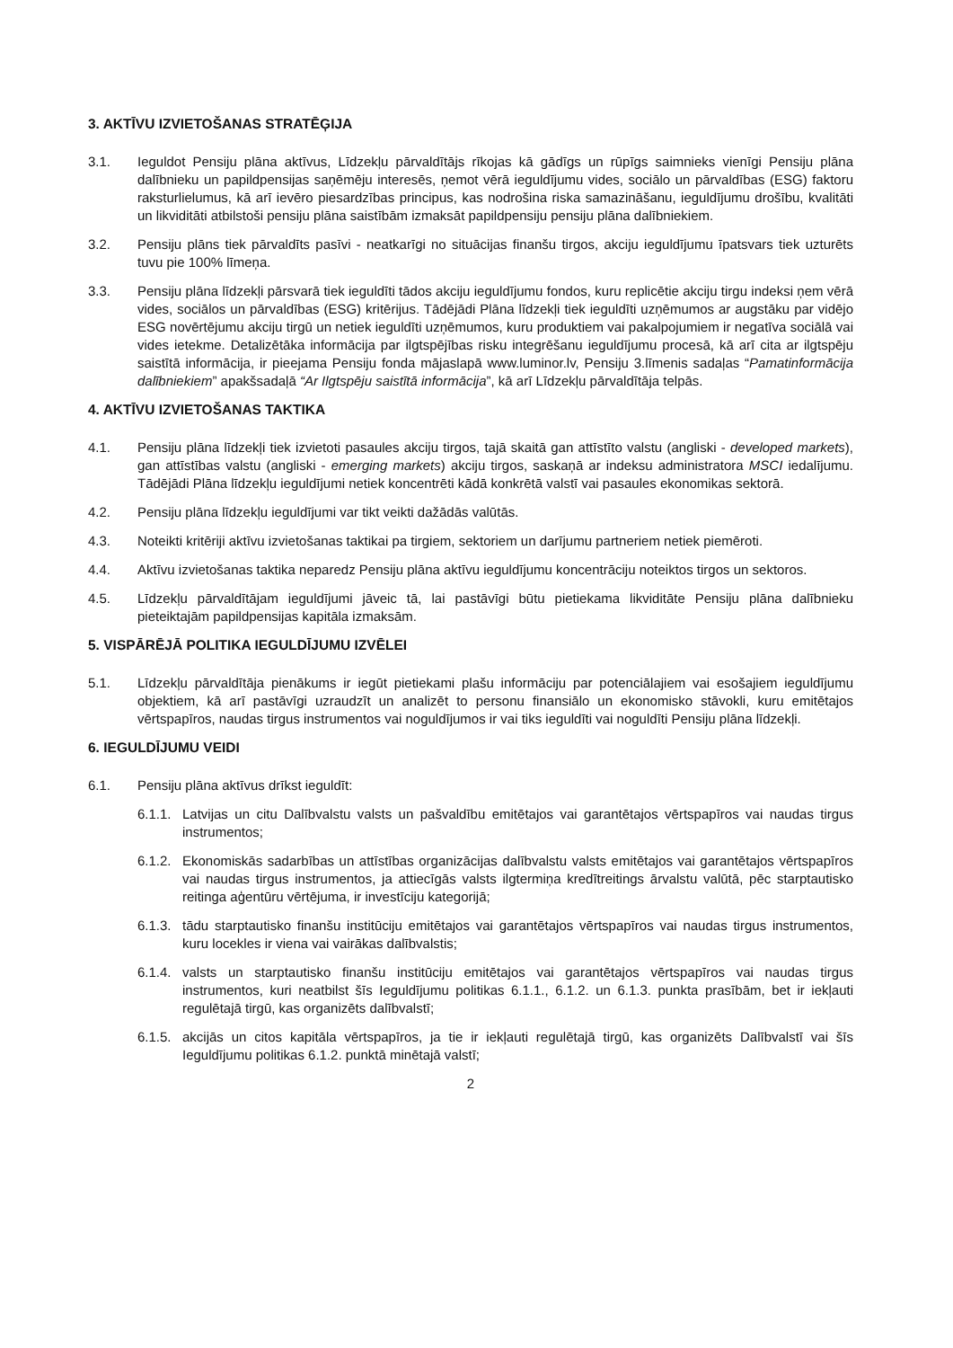3. AKTĪVU IZVIETOŠANAS STRATĒĢIJA
3.1. Ieguldot Pensiju plāna aktīvus, Līdzekļu pārvaldītājs rīkojas kā gādīgs un rūpīgs saimnieks vienīgi Pensiju plāna dalībnieku un papildpensijas saņēmēju interesēs, ņemot vērā ieguldījumu vides, sociālo un pārvaldības (ESG) faktoru raksturlielumus, kā arī ievēro piesardzības principus, kas nodrošina riska samazināšanu, ieguldījumu drošību, kvalitāti un likviditāti atbilstoši pensiju plāna saistībām izmaksāt papildpensiju pensiju plāna dalībniekiem.
3.2. Pensiju plāns tiek pārvaldīts pasīvi - neatkarīgi no situācijas finanšu tirgos, akciju ieguldījumu īpatsvars tiek uzturēts tuvu pie 100% līmeņa.
3.3. Pensiju plāna līdzekļi pārsvarā tiek ieguldīti tādos akciju ieguldījumu fondos, kuru replicētie akciju tirgu indeksi ņem vērā vides, sociālos un pārvaldības (ESG) kritērijus. Tādējādi Plāna līdzekļi tiek ieguldīti uzņēmumos ar augstāku par vidējo ESG novērtējumu akciju tirgū un netiek ieguldīti uzņēmumos, kuru produktiem vai pakalpojumiem ir negatīva sociālā vai vides ietekme. Detalizētāka informācija par ilgtspējības risku integrēšanu ieguldījumu procesā, kā arī cita ar ilgtspēju saistītā informācija, ir pieejama Pensiju fonda mājaslapā www.luminor.lv, Pensiju 3.līmenis sadaļas “Pamatinformācija dalībniekiem” apakšsadaļā “Ar Ilgtspēju saistītā informācija”, kā arī Līdzekļu pārvaldītāja telpās.
4. AKTĪVU IZVIETOŠANAS TAKTIKA
4.1. Pensiju plāna līdzekļi tiek izvietoti pasaules akciju tirgos, tajā skaitā gan attīstīto valstu (angliski - developed markets), gan attīstības valstu (angliski - emerging markets) akciju tirgos, saskaņā ar indeksu administratora MSCI iedalījumu. Tādējādi Plāna līdzekļu ieguldījumi netiek koncentrēti kādā konkrētā valstī vai pasaules ekonomikas sektorā.
4.2. Pensiju plāna līdzekļu ieguldījumi var tikt veikti dažādās valūtās.
4.3. Noteikti kritēriji aktīvu izvietošanas taktikai pa tirgiem, sektoriem un darījumu partneriem netiek piemēroti.
4.4. Aktīvu izvietošanas taktika neparedz Pensiju plāna aktīvu ieguldījumu koncentrāciju noteiktos tirgos un sektoros.
4.5. Līdzekļu pārvaldītājam ieguldījumi jāveic tā, lai pastāvīgi būtu pietiekama likviditāte Pensiju plāna dalībnieku pieteiktajām papildpensijas kapitāla izmaksām.
5. VISPĀRĒJĀ POLITIKA IEGULDĪJUMU IZVĒLEI
5.1. Līdzekļu pārvaldītāja pienākums ir iegūt pietiekami plašu informāciju par potenciālajiem vai esošajiem ieguldījumu objektiem, kā arī pastāvīgi uzraudzīt un analizēt to personu finansiālo un ekonomisko stāvokli, kuru emitētajos vērtspapīros, naudas tirgus instrumentos vai noguldījumos ir vai tiks ieguldīti vai noguldīti Pensiju plāna līdzekļi.
6. IEGULDĪJUMU VEIDI
6.1. Pensiju plāna aktīvus drīkst ieguldīt:
6.1.1.
Latvijas un citu Dalībvalstu valsts un pašvaldību emitētajos vai garantētajos vērtspapīros vai naudas tirgus instrumentos;
6.1.2.
Ekonomiskās sadarbības un attīstības organizācijas dalībvalstu valsts emitētajos vai garantētajos vērtspapīros vai naudas tirgus instrumentos, ja attiecīgās valsts ilgtermiņa kredītreitings ārvalstu valūtā, pēc starptautisko reitinga aģentūru vērtējuma, ir investīciju kategorijā;
6.1.3.
tādu starptautisko finanšu institūciju emitētajos vai garantētajos vērtspapīros vai naudas tirgus instrumentos, kuru locekles ir viena vai vairākas dalībvalstis;
6.1.4.
valsts un starptautisko finanšu institūciju emitētajos vai garantētajos vērtspapīros vai naudas tirgus instrumentos, kuri neatbilst šīs Ieguldījumu politikas 6.1.1., 6.1.2. un 6.1.3. punkta prasībām, bet ir iekļauti regulētajā tirgū, kas organizēts dalībvalstī;
6.1.5.
akcijās un citos kapitāla vērtspapīros, ja tie ir iekļauti regulētajā tirgū, kas organizēts Dalībvalstī vai šīs Ieguldījumu politikas 6.1.2. punktā minētajā valstī;
2